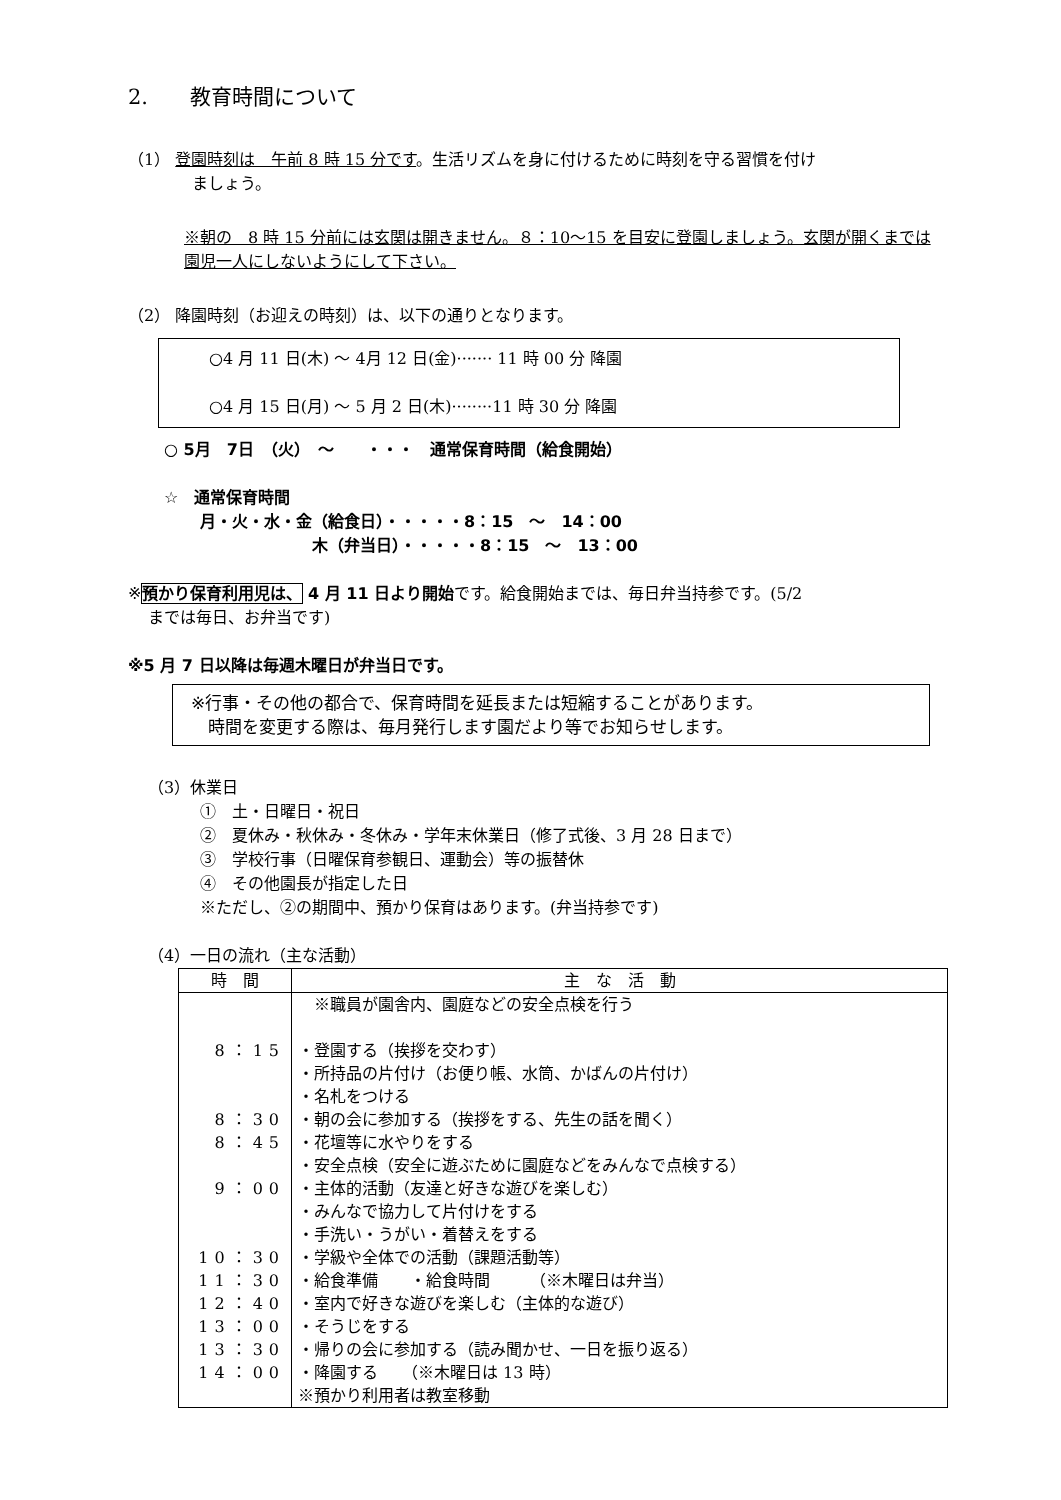2.　　教育時間について
（1） 登園時刻は　午前 8 時 15 分です。生活リズムを身に付けるために時刻を守る習慣を付け
ましょう。
※朝の　8 時 15 分前には玄関は開きません。８：10〜15 を目安に登園しましょう。玄関が開くまでは園児一人にしないようにして下さい。
（2） 降園時刻（お迎えの時刻）は、以下の通りとなります。
○4 月 11 日(木) 〜 4月 12 日(金)······· 11 時 00 分 降園
○4 月 15 日(月) 〜 5 月 2 日(木)········11 時 30 分 降園
○ 5月　7日　（火）　〜　　・・・　通常保育時間（給食開始）
☆　通常保育時間
月・火・水・金（給食日）・・・・・8：15　〜　14：00
木（弁当日）・・・・・8：15　〜　13：00
※預かり保育利用児は、 4 月 11 日より開始です。給食開始までは、毎日弁当持参です。(5/2
までは毎日、お弁当です)
※5 月 7 日以降は毎週木曜日が弁当日です。
※行事・その他の都合で、保育時間を延長または短縮することがあります。
　時間を変更する際は、毎月発行します園だより等でお知らせします。
（3）休業日
①　土・日曜日・祝日
②　夏休み・秋休み・冬休み・学年末休業日（修了式後、3 月 28 日まで）
③　学校行事（日曜保育参観日、運動会）等の振替休
④　その他園長が指定した日
※ただし、②の期間中、預かり保育はあります。(弁当持参です)
（4）一日の流れ（主な活動）
| 時 間 | 主 な 活 動 |
| --- | --- |
| 8：15 8：30 8：45 9：00 10：30 11：30 12：40 13：00 13：30 14：00 | ※職員が園舎内、園庭などの安全点検を行う ・登園する（挨拶を交わす） ・所持品の片付け（お便り帳、水筒、かばんの片付け） ・名札をつける ・朝の会に参加する（挨拶をする、先生の話を聞く） ・花壇等に水やりをする ・安全点検（安全に遊ぶために園庭などをみんなで点検する） ・主体的活動（友達と好きな遊びを楽しむ） ・みんなで協力して片付けをする ・手洗い・うがい・着替えをする ・学級や全体での活動（課題活動等） ・給食準備 ・給食時間 （※木曜日は弁当） ・室内で好きな遊びを楽しむ（主体的な遊び） ・そうじをする ・帰りの会に参加する（読み聞かせ、一日を振り返る） ・降園する （※木曜日は 13 時） ※預かり利用者は教室移動 |